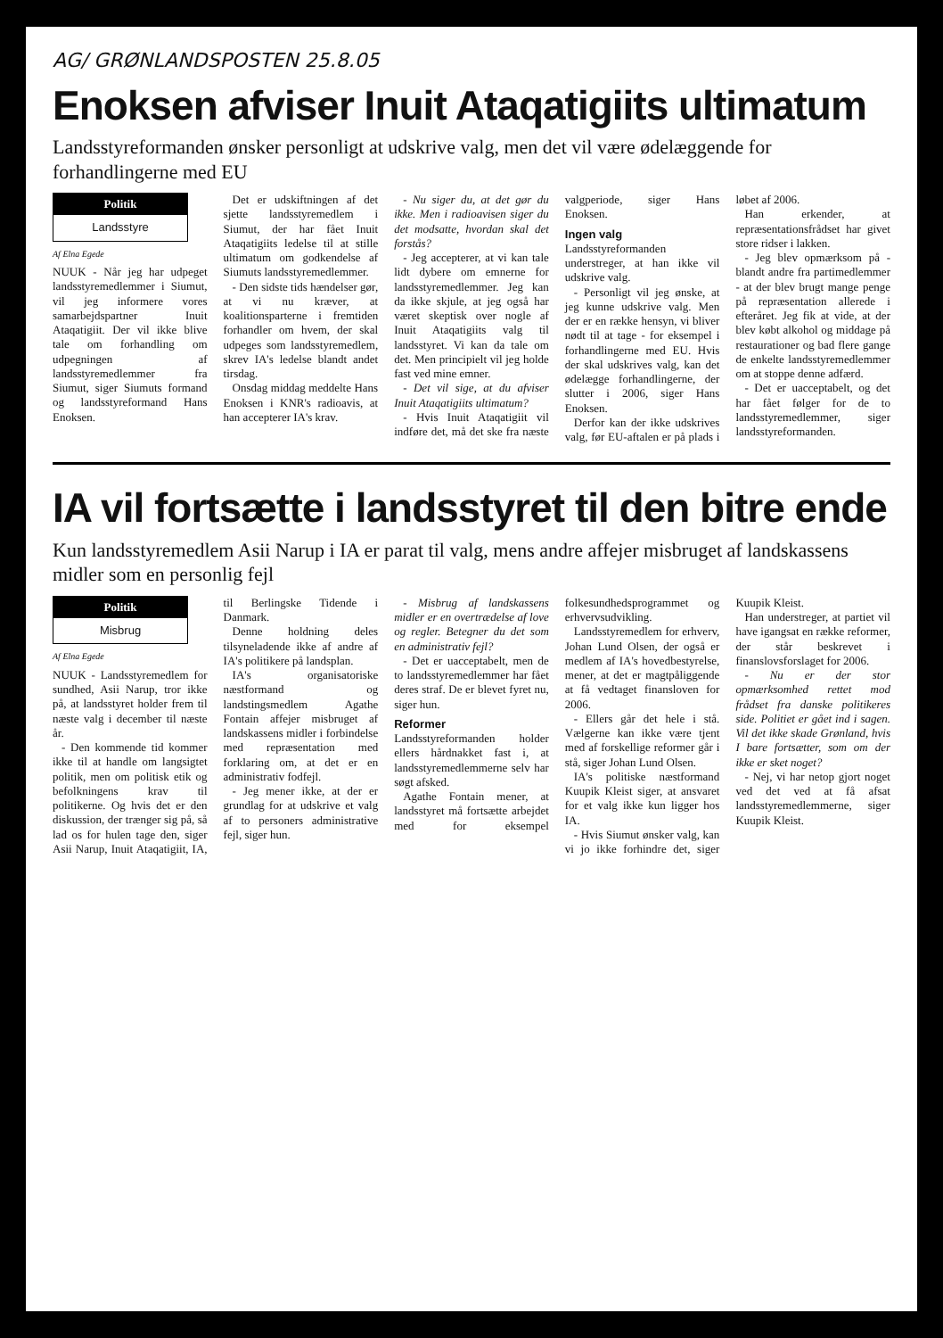AG/ GRØNLANDSPOSTEN 25.8.05
Enoksen afviser Inuit Ataqatigiits ultimatum
Landsstyreformanden ønsker personligt at udskrive valg, men det vil være ødelæggende for forhandlingerne med EU
Politik
Landsstyre
Af Elna Egede
NUUK - Når jeg har udpeget landsstyremedlemmer i Siumut, vil jeg informere vores samarbejdspartner Inuit Ataqatigiit. Der vil ikke blive tale om forhandling om udpegningen af landsstyremedlemmer fra Siumut, siger Siumuts formand og landsstyreformand Hans Enoksen.
Det er udskiftningen af det sjette landsstyremedlem i Siumut, der har fået Inuit Ataqatigiits ledelse til at stille ultimatum om godkendelse af Siumuts landsstyremedlemmer.
- Den sidste tids hændelser gør, at vi nu kræver, at koalitionsparterne i fremtiden forhandler om hvem, der skal udpeges som landsstyremedlem, skrev IA's ledelse blandt andet tirsdag.
Onsdag middag meddelte Hans Enoksen i KNR's radioavis, at han accepterer IA's krav.
- Nu siger du, at det gør du ikke. Men i radioavisen siger du det modsatte, hvordan skal det forstås?
- Jeg accepterer, at vi kan tale lidt dybere om emnerne for landsstyremedlemmer. Jeg kan da ikke skjule, at jeg også har været skeptisk over nogle af Inuit Ataqatigiits valg til landsstyret. Vi kan da tale om det. Men principielt vil jeg holde fast ved mine emner.
- Det vil sige, at du afviser Inuit Ataqatigiits ultimatum?
- Hvis Inuit Ataqatigiit vil indføre det, må det ske fra næste valgperiode, siger Hans Enoksen.
Ingen valg
Landsstyreformanden understreger, at han ikke vil udskrive valg.
- Personligt vil jeg ønske, at jeg kunne udskrive valg. Men der er en række hensyn, vi bliver nødt til at tage - for eksempel i forhandlingerne med EU. Hvis der skal udskrives valg, kan det ødelægge forhandlingerne, der slutter i 2006, siger Hans Enoksen.
Derfor kan der ikke udskrives valg, før EU-aftalen er på plads i løbet af 2006.
Han erkender, at repræsentationsfrådset har givet store ridser i lakken.
- Jeg blev opmærksom på - blandt andre fra partimedlemmer - at der blev brugt mange penge på repræsentation allerede i efteråret. Jeg fik at vide, at der blev købt alkohol og middage på restaurationer og bad flere gange de enkelte landsstyremedlemmer om at stoppe denne adfærd.
- Det er uacceptabelt, og det har fået følger for de to landsstyremedlemmer, siger landsstyreformanden.
IA vil fortsætte i landsstyret til den bitre ende
Kun landsstyremedlem Asii Narup i IA er parat til valg, mens andre affejer misbruget af landskassens midler som en personlig fejl
Politik
Misbrug
Af Elna Egede
NUUK - Landsstyremedlem for sundhed, Asii Narup, tror ikke på, at landsstyret holder frem til næste valg i december til næste år.
- Den kommende tid kommer ikke til at handle om langsigtet politik, men om politisk etik og befolkningens krav til politikerne. Og hvis det er den diskussion, der trænger sig på, så lad os for hulen tage den, siger Asii Narup, Inuit Ataqatigiit, IA, til Berlingske Tidende i Danmark.
Denne holdning deles tilsyneladende ikke af andre af IA's politikere på landsplan.
IA's organisatoriske næstformand og landstingsmedlem Agathe Fontain affejer misbruget af landskassens midler i forbindelse med repræsentation med forklaring om, at det er en administrativ fodfejl.
- Jeg mener ikke, at der er grundlag for at udskrive et valg af to personers administrative fejl, siger hun.
- Misbrug af landskassens midler er en overtrædelse af love og regler. Betegner du det som en administrativ fejl?
- Det er uacceptabelt, men de to landsstyremedlemmer har fået deres straf. De er blevet fyret nu, siger hun.
Reformer
Landsstyreformanden holder ellers hårdnakket fast i, at landsstyremedlemmerne selv har søgt afsked.
Agathe Fontain mener, at landsstyret må fortsætte arbejdet med for eksempel folkesundhedsprogrammet og erhvervsudvikling.
Landsstyremedlem for erhverv, Johan Lund Olsen, der også er medlem af IA's hovedbestyrelse, mener, at det er magtpåliggende at få vedtaget finansloven for 2006.
- Ellers går det hele i stå. Vælgerne kan ikke være tjent med af forskellige reformer går i stå, siger Johan Lund Olsen.
IA's politiske næstformand Kuupik Kleist siger, at ansvaret for et valg ikke kun ligger hos IA.
- Hvis Siumut ønsker valg, kan vi jo ikke forhindre det, siger Kuupik Kleist.
Han understreger, at partiet vil have igangsat en række reformer, der står beskrevet i finanslovsforslaget for 2006.
- Nu er der stor opmærksomhed rettet mod frådset fra danske politikeres side. Politiet er gået ind i sagen. Vil det ikke skade Grønland, hvis I bare fortsætter, som om der ikke er sket noget?
- Nej, vi har netop gjort noget ved det ved at få afsat landsstyremedlemmerne, siger Kuupik Kleist.